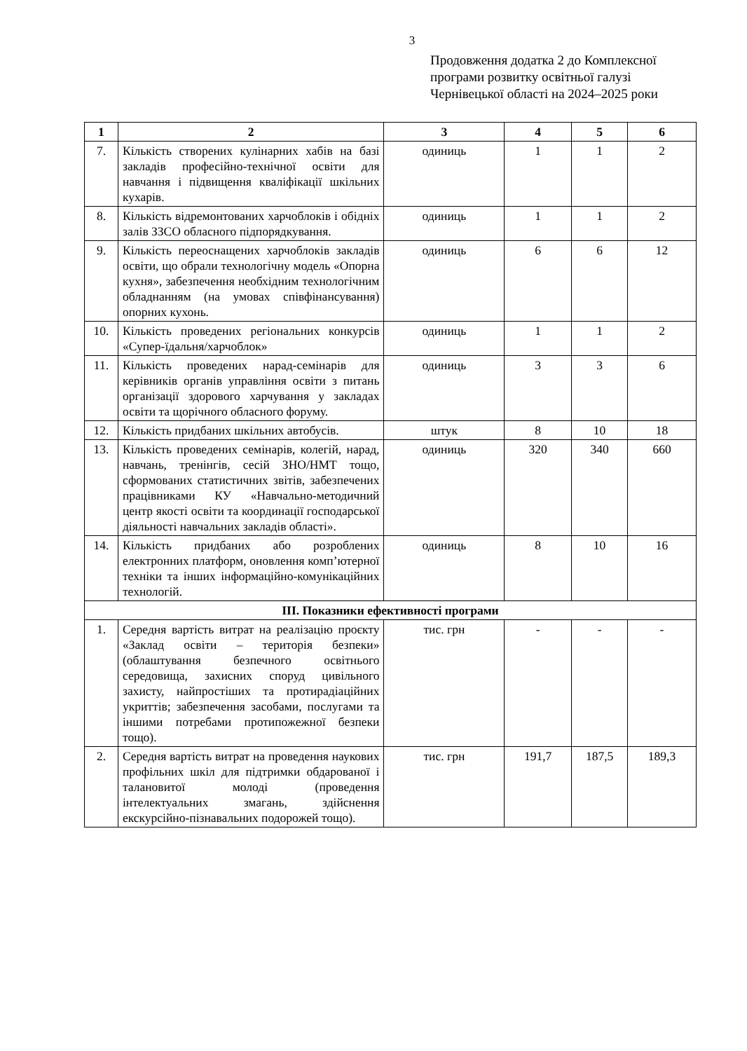3
Продовження додатка 2 до Комплексної
програми розвитку освітньої галузі
Чернівецької області на 2024–2025 роки
| 1 | 2 | 3 | 4 | 5 | 6 |
| --- | --- | --- | --- | --- | --- |
| 7. | Кількість створених кулінарних хабів на базі закладів професійно-технічної освіти для навчання і підвищення кваліфікації шкільних кухарів. | одиниць | 1 | 1 | 2 |
| 8. | Кількість відремонтованих харчоблоків і обідніх залів ЗЗСО обласного підпорядкування. | одиниць | 1 | 1 | 2 |
| 9. | Кількість переоснащених харчоблоків закладів освіти, що обрали технологічну модель «Опорна кухня», забезпечення необхідним технологічним обладнанням (на умовах співфінансування) опорних кухонь. | одиниць | 6 | 6 | 12 |
| 10. | Кількість проведених регіональних конкурсів «Супер-їдальня/харчоблок» | одиниць | 1 | 1 | 2 |
| 11. | Кількість проведених нарад-семінарів для керівників органів управління освіти з питань організації здорового харчування у закладах освіти та щорічного обласного форуму. | одиниць | 3 | 3 | 6 |
| 12. | Кількість придбаних шкільних автобусів. | штук | 8 | 10 | 18 |
| 13. | Кількість проведених семінарів, колегій, нарад, навчань, тренінгів, сесій ЗНО/НМТ тощо, сформованих статистичних звітів, забезпечених працівниками КУ «Навчально-методичний центр якості освіти та координації господарської діяльності навчальних закладів області». | одиниць | 320 | 340 | 660 |
| 14. | Кількість придбаних або розроблених електронних платформ, оновлення комп’ютерної техніки та інших інформаційно-комунікаційних технологій. | одиниць | 8 | 10 | 16 |
| ІІІ. Показники ефективності програми | | | | | |
| 1. | Середня вартість витрат на реалізацію проєкту «Заклад освіти – територія безпеки» (облаштування безпечного освітнього середовища, захисних споруд цивільного захисту, найпростіших та протирадіаційних укриттів; забезпечення засобами, послугами та іншими потребами протипожежної безпеки тощо). | тис. грн | - | - | - |
| 2. | Середня вартість витрат на проведення наукових профільних шкіл для підтримки обдарованої і талановитої молоді (проведення інтелектуальних змагань, здійснення екскурсійно-пізнавальних подорожей тощо). | тис. грн | 191,7 | 187,5 | 189,3 |